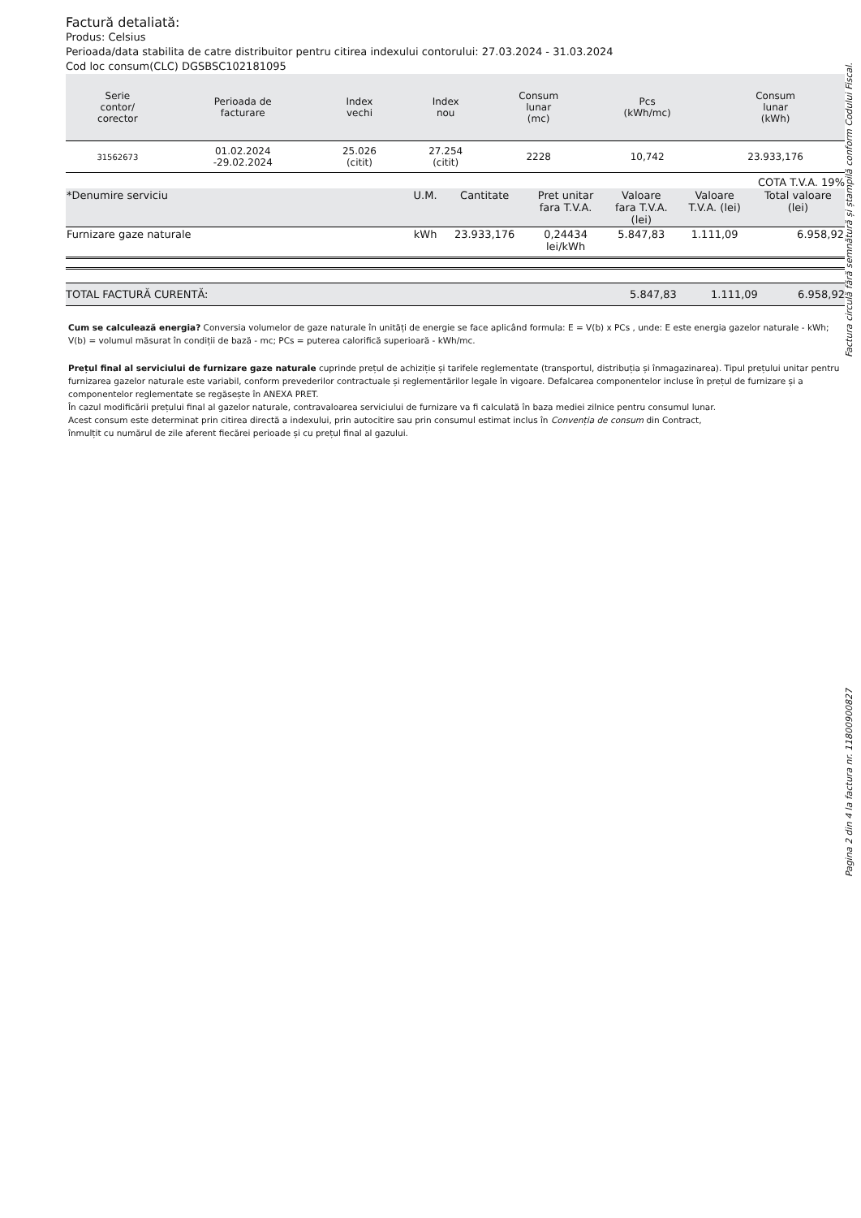Factură detaliată:
Produs: Celsius
Perioada/data stabilita de catre distribuitor pentru citirea indexului contorului: 27.03.2024 - 31.03.2024
Cod loc consum(CLC) DGSBSC102181095
| Serie contor/ corector | Perioada de facturare | Index vechi | Index nou | Consum lunar (mc) | Pcs (kWh/mc) | Consum lunar (kWh) |
| --- | --- | --- | --- | --- | --- | --- |
| 31562673 | 01.02.2024 -29.02.2024 | 25.026 (citit) | 27.254 (citit) | 2228 | 10,742 | 23.933,176 |
COTA T.V.A. 19%
| *Denumire serviciu | U.M. | Cantitate | Pret unitar fara T.V.A. | Valoare fara T.V.A. (lei) | Valoare T.V.A. (lei) | Total valoare (lei) |
| --- | --- | --- | --- | --- | --- | --- |
| Furnizare gaze naturale | kWh | 23.933,176 | 0,24434 lei/kWh | 5.847,83 | 1.111,09 | 6.958,92 |
TOTAL FACTURĂ CURENTĂ: 5.847,83 1.111,09 6.958,92
Cum se calculează energia? Conversia volumelor de gaze naturale în unități de energie se face aplicând formula: E = V(b) x PCs , unde: E este energia gazelor naturale - kWh; V(b) = volumul măsurat în condiții de bază - mc; PCs = puterea calorifică superioară - kWh/mc.
Prețul final al serviciului de furnizare gaze naturale cuprinde prețul de achiziție și tarifele reglementate (transportul, distribuția și înmagazinarea). Tipul prețului unitar pentru furnizarea gazelor naturale este variabil, conform prevederilor contractuale și reglementărilor legale în vigoare. Defalcarea componentelor incluse în prețul de furnizare și a componentelor reglementate se regăsește în ANEXA PRET.
În cazul modificării prețului final al gazelor naturale, contravaloarea serviciului de furnizare va fi calculată în baza mediei zilnice pentru consumul lunar.
Acest consum este determinat prin citirea directă a indexului, prin autocitire sau prin consumul estimat inclus în Convenția de consum din Contract,
înmulțit cu numărul de zile aferent fiecărei perioade și cu prețul final al gazului.
Factura circulă fără semnătură și ștampilă conform Codului Fiscal.
Pagina 2 din 4 la factura nr. 11800900827